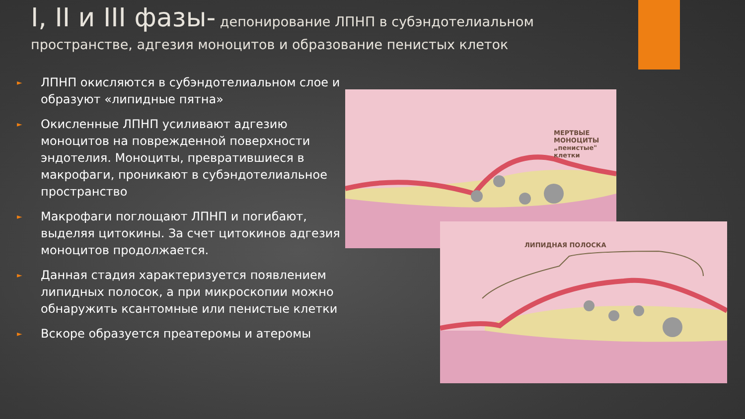I, II и III фазы- депонирование ЛПНП в субэндотелиальном пространстве, адгезия моноцитов и образование пенистых клеток
► ЛПНП окисляются в субэндотелиальном слое и образуют «липидные пятна»
► Окисленные ЛПНП усиливают адгезию моноцитов на поврежденной поверхности эндотелия. Моноциты, превратившиеся в макрофаги, проникают в субэндотелиальное пространство
► Макрофаги поглощают ЛПНП и погибают, выделяя цитокины. За счет цитокинов адгезия моноцитов продолжается.
► Данная стадия характеризуется появлением липидных полосок, а при микроскопии можно обнаружить ксантомные или пенистые клетки
► Вскоре образуется преатеромы и атеромы
МЕРТВЫЕ МОНОЦИТЫ
„пенистые" клетки
ЛИПИДНАЯ ПОЛОСКА